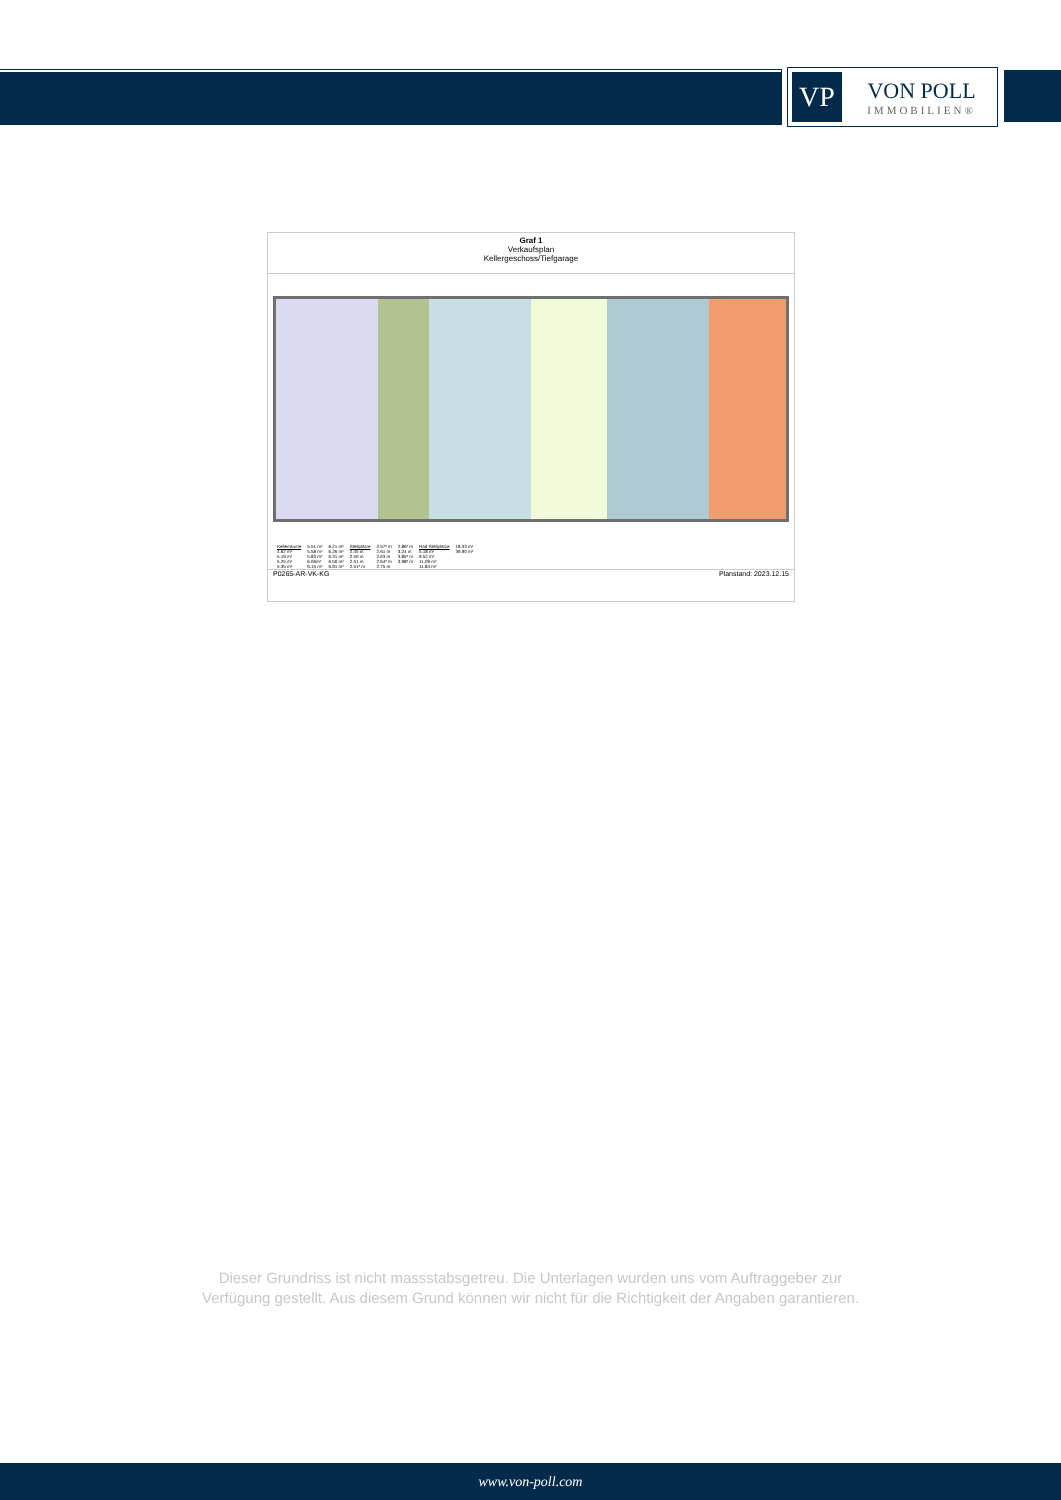VP
VON POLL
IMMOBILIEN®
Graf 1
Verkaufsplan
Kellergeschoss/Tiefgarage
| Kellerräume | 5.51 m² | 6.21 m² | Stellplätze | 2.57³ m | 2.86³ m | Rad-Stellplätze | 18.33 m² |
| 4.62 m² | 5.58 m² | 6.26 m² | 2.45 m | 2.61 m | 3.24 m | 5.18 m² | 39.90 m² |
| 5.19 m² | 5.83 m² | 6.31 m² | 2.50 m | 2.63 m | 3.85³ m | 9.52 m² | |
| 5.25 m² | 6.06m² | 6.50 m² | 2.51 m | 2.64³ m | 3.98³ m | 11.09 m² | |
| 5.35 m² | 6.15 m² | 6.91 m² | 2.51³ m | 2.75 m | | 11.84 m² | |
P0265-AR-VK-KG Planstand: 2023.12.15
Dieser Grundriss ist nicht massstabsgetreu. Die Unterlagen wurden uns vom Auftraggeber zur Verfügung gestellt. Aus diesem Grund können wir nicht für die Richtigkeit der Angaben garantieren.
www.von-poll.com